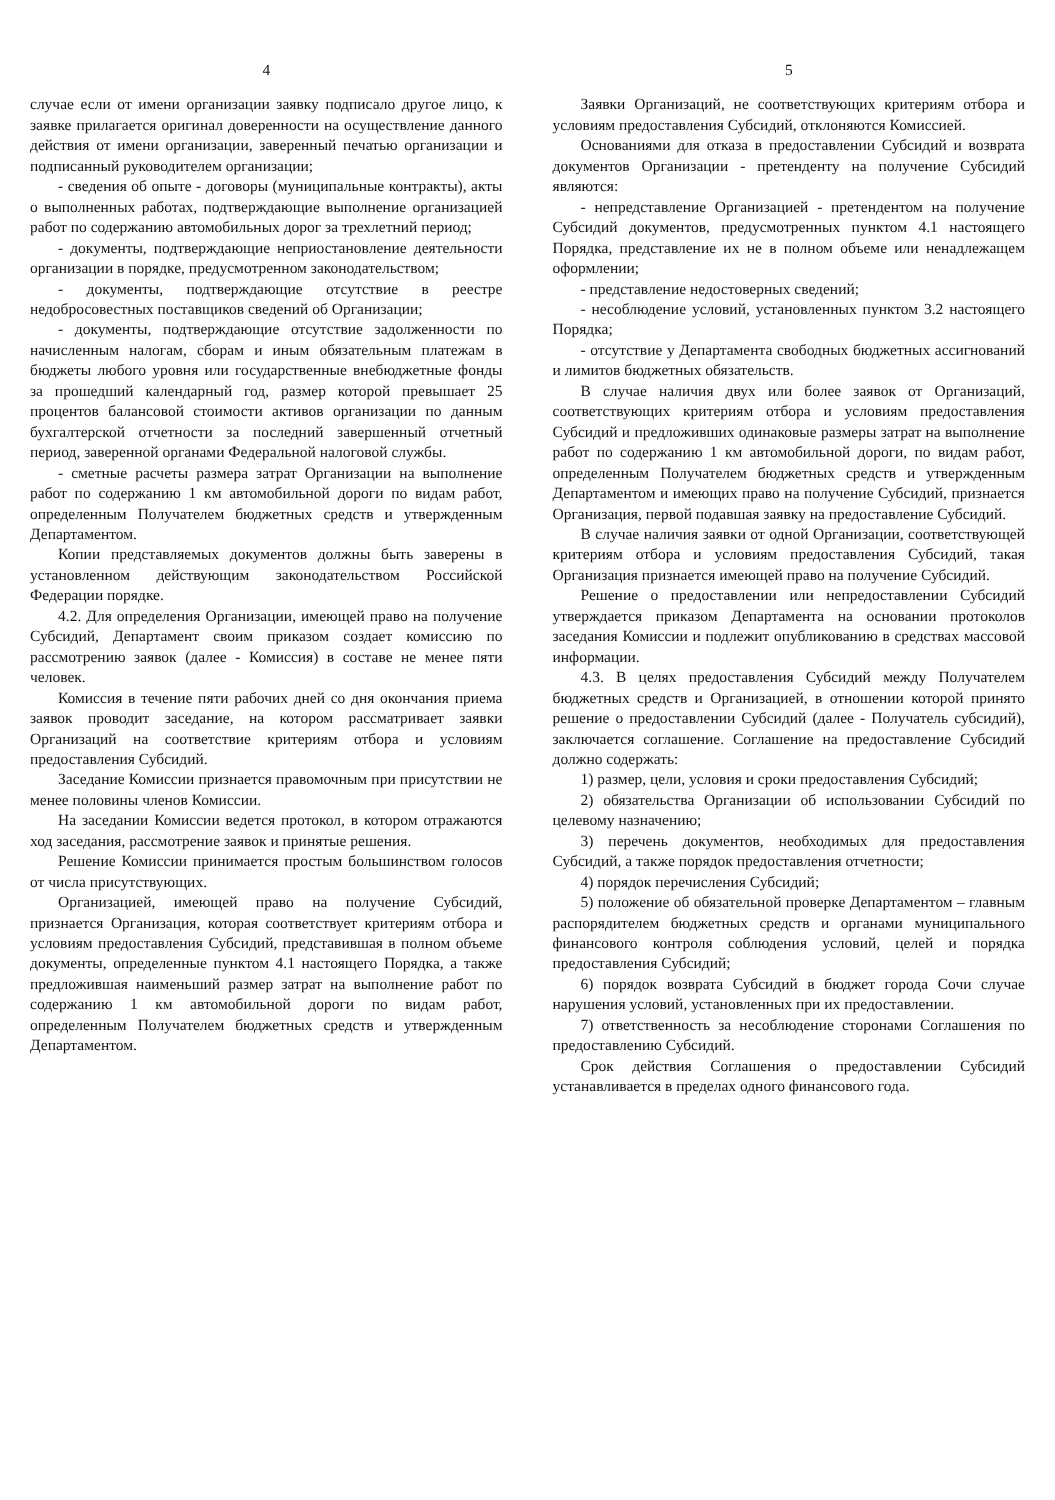4
случае если от имени организации заявку подписало другое лицо, к заявке прилагается оригинал доверенности на осуществление данного действия от имени организации, заверенный печатью организации и подписанный руководителем организации;
- сведения об опыте - договоры (муниципальные контракты), акты о выполненных работах, подтверждающие выполнение организацией работ по содержанию автомобильных дорог за трехлетний период;
- документы, подтверждающие неприостановление деятельности организации в порядке, предусмотренном законодательством;
- документы, подтверждающие отсутствие в реестре недобросовестных поставщиков сведений об Организации;
- документы, подтверждающие отсутствие задолженности по начисленным налогам, сборам и иным обязательным платежам в бюджеты любого уровня или государственные внебюджетные фонды за прошедший календарный год, размер которой превышает 25 процентов балансовой стоимости активов организации по данным бухгалтерской отчетности за последний завершенный отчетный период, заверенной органами Федеральной налоговой службы.
- сметные расчеты размера затрат Организации на выполнение работ по содержанию 1 км автомобильной дороги по видам работ, определенным Получателем бюджетных средств и утвержденным Департаментом.
Копии представляемых документов должны быть заверены в установленном действующим законодательством Российской Федерации порядке.
4.2. Для определения Организации, имеющей право на получение Субсидий, Департамент своим приказом создает комиссию по рассмотрению заявок (далее - Комиссия) в составе не менее пяти человек.
Комиссия в течение пяти рабочих дней со дня окончания приема заявок проводит заседание, на котором рассматривает заявки Организаций на соответствие критериям отбора и условиям предоставления Субсидий.
Заседание Комиссии признается правомочным при присутствии не менее половины членов Комиссии.
На заседании Комиссии ведется протокол, в котором отражаются ход заседания, рассмотрение заявок и принятые решения.
Решение Комиссии принимается простым большинством голосов от числа присутствующих.
Организацией, имеющей право на получение Субсидий, признается Организация, которая соответствует критериям отбора и условиям предоставления Субсидий, представившая в полном объеме документы, определенные пунктом 4.1 настоящего Порядка, а также предложившая наименьший размер затрат на выполнение работ по содержанию 1 км автомобильной дороги по видам работ, определенным Получателем бюджетных средств и утвержденным Департаментом.
5
Заявки Организаций, не соответствующих критериям отбора и условиям предоставления Субсидий, отклоняются Комиссией.
Основаниями для отказа в предоставлении Субсидий и возврата документов Организации - претенденту на получение Субсидий являются:
- непредставление Организацией - претендентом на получение Субсидий документов, предусмотренных пунктом 4.1 настоящего Порядка, представление их не в полном объеме или ненадлежащем оформлении;
- представление недостоверных сведений;
- несоблюдение условий, установленных пунктом 3.2 настоящего Порядка;
- отсутствие у Департамента свободных бюджетных ассигнований и лимитов бюджетных обязательств.
В случае наличия двух или более заявок от Организаций, соответствующих критериям отбора и условиям предоставления Субсидий и предложивших одинаковые размеры затрат на выполнение работ по содержанию 1 км автомобильной дороги, по видам работ, определенным Получателем бюджетных средств и утвержденным Департаментом и имеющих право на получение Субсидий, признается Организация, первой подавшая заявку на предоставление Субсидий.
В случае наличия заявки от одной Организации, соответствующей критериям отбора и условиям предоставления Субсидий, такая Организация признается имеющей право на получение Субсидий.
Решение о предоставлении или непредоставлении Субсидий утверждается приказом Департамента на основании протоколов заседания Комиссии и подлежит опубликованию в средствах массовой информации.
4.3. В целях предоставления Субсидий между Получателем бюджетных средств и Организацией, в отношении которой принято решение о предоставлении Субсидий (далее - Получатель субсидий), заключается соглашение. Соглашение на предоставление Субсидий должно содержать:
1) размер, цели, условия и сроки предоставления Субсидий;
2) обязательства Организации об использовании Субсидий по целевому назначению;
3) перечень документов, необходимых для предоставления Субсидий, а также порядок предоставления отчетности;
4) порядок перечисления Субсидий;
5) положение об обязательной проверке Департаментом – главным распорядителем бюджетных средств и органами муниципального финансового контроля соблюдения условий, целей и порядка предоставления Субсидий;
6) порядок возврата Субсидий в бюджет города Сочи случае нарушения условий, установленных при их предоставлении.
7) ответственность за несоблюдение сторонами Соглашения по предоставлению Субсидий.
Срок действия Соглашения о предоставлении Субсидий устанавливается в пределах одного финансового года.